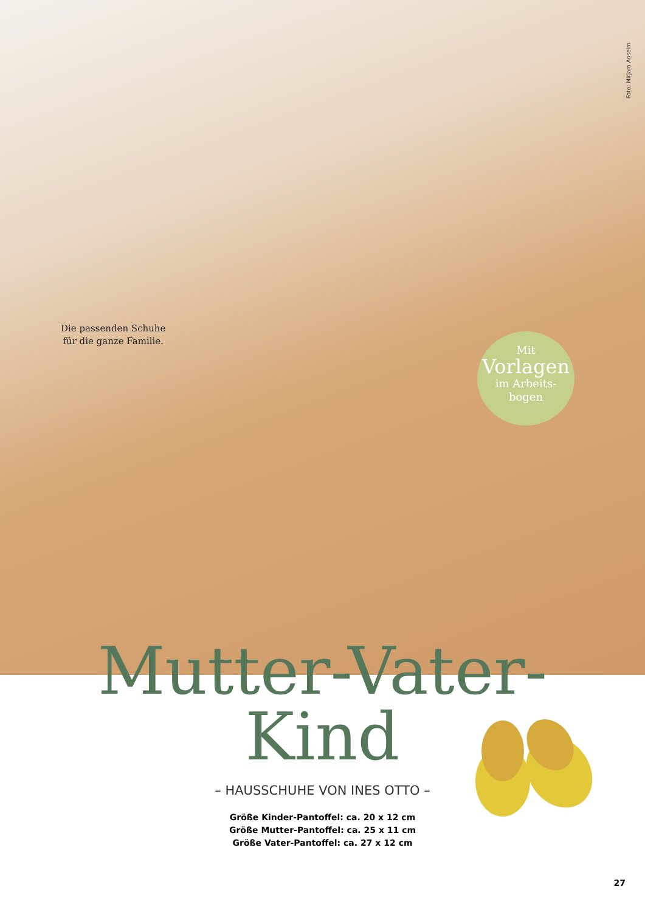Foto: Mirjam Anselm
Die passenden Schuhe
für die ganze Familie.
Mit
Vorlagen
im Arbeits-
bogen
Mutter-Vater-
Kind
– HAUSSCHUHE VON INES OTTO –
Größe Kinder-Pantoffel: ca. 20 x 12 cm
Größe Mutter-Pantoffel: ca. 25 x 11 cm
Größe Vater-Pantoffel: ca. 27 x 12 cm
27